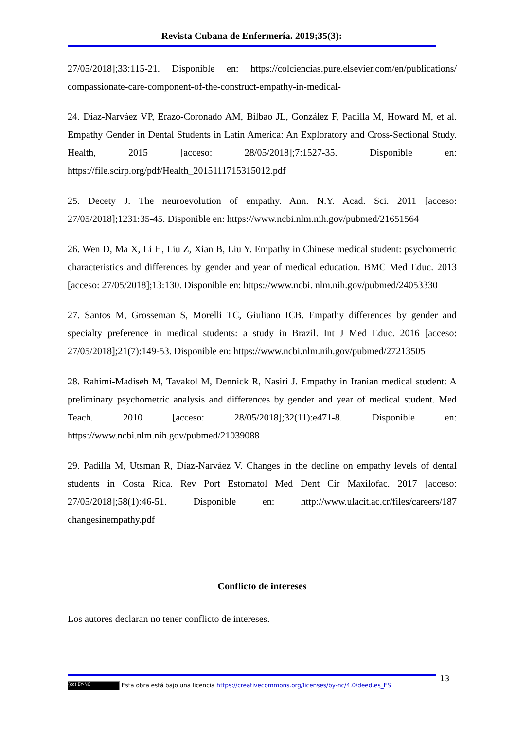Revista Cubana de Enfermería. 2019;35(3):
27/05/2018];33:115-21. Disponible en: https://colciencias.pure.elsevier.com/en/publications/ compassionate-care-component-of-the-construct-empathy-in-medical-
24. Díaz-Narváez VP, Erazo-Coronado AM, Bilbao JL, González F, Padilla M, Howard M, et al. Empathy Gender in Dental Students in Latin America: An Exploratory and Cross-Sectional Study. Health, 2015 [acceso: 28/05/2018];7:1527-35. Disponible en: https://file.scirp.org/pdf/Health_2015111715315012.pdf
25. Decety J. The neuroevolution of empathy. Ann. N.Y. Acad. Sci. 2011 [acceso: 27/05/2018];1231:35-45. Disponible en: https://www.ncbi.nlm.nih.gov/pubmed/21651564
26. Wen D, Ma X, Li H, Liu Z, Xian B, Liu Y. Empathy in Chinese medical student: psychometric characteristics and differences by gender and year of medical education. BMC Med Educ. 2013 [acceso: 27/05/2018];13:130. Disponible en: https://www.ncbi. nlm.nih.gov/pubmed/24053330
27. Santos M, Grosseman S, Morelli TC, Giuliano ICB. Empathy differences by gender and specialty preference in medical students: a study in Brazil. Int J Med Educ. 2016 [acceso: 27/05/2018];21(7):149-53. Disponible en: https://www.ncbi.nlm.nih.gov/pubmed/27213505
28. Rahimi-Madiseh M, Tavakol M, Dennick R, Nasiri J. Empathy in Iranian medical student: A preliminary psychometric analysis and differences by gender and year of medical student. Med Teach. 2010 [acceso: 28/05/2018];32(11):e471-8. Disponible en: https://www.ncbi.nlm.nih.gov/pubmed/21039088
29. Padilla M, Utsman R, Díaz-Narváez V. Changes in the decline on empathy levels of dental students in Costa Rica. Rev Port Estomatol Med Dent Cir Maxilofac. 2017 [acceso: 27/05/2018];58(1):46-51. Disponible en: http://www.ulacit.ac.cr/files/careers/187 changesinempathy.pdf
Conflicto de intereses
Los autores declaran no tener conflicto de intereses.
13
(cc) BY-NC Esta obra está bajo una licencia https://creativecommons.org/licenses/by-nc/4.0/deed.es_ES